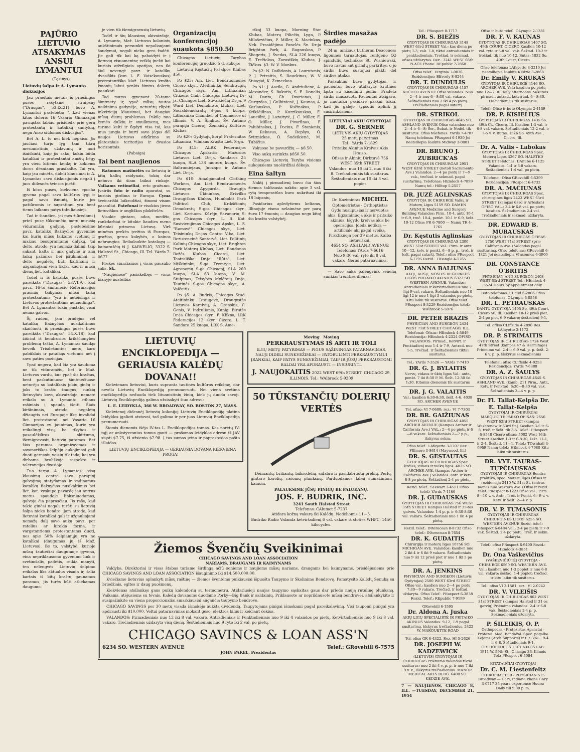PAJŪRIO LIETUVIO ATSAKYMAS ANSUI LYMANTUI
(Tęsinys)
Lietuvių šalpa ir A. Lymanto diskusijos
Jau praeitais metais iš priešingos pusės rašytame straipsny ("Draugas", 53.IX.21) buvo A. Lymantui pastebėta: "...kad vienas kitas doleris 16 Vasario Gimnazijai pasiųstas labiau prisideda prie gerų protestantų ir katalikų santykių, negu Anso siūlomos diskusijos".
Bet A. L. to nei kiek nepaiso. Jis jaučiasi turįs lyg tam tikrų mesianistinių uždavinių ir nori išaiškinti, kaip jis sako, kokiu būdu katalikai ir protestantai amžių bėgy yra vieni kitiems kenkę ir kokiems doros dėsniams prasikaltę. Tai yra, kaip jau minėta, dideli klausimai ir A. Lymantas savo diskusijomis negali į juos didesnės šviesos įnešti.
Iš kitos pusės, kiekviena epocha gyvena pagal savo kultūros lygį ir pagal savo išmintį, kurie jos pažiūromis ir supratimu yra bent tiems laikams patys tobuliausieji.
Tad ir šiandien, jei mes žiūrėdami į prieš pusę tūkstančio metų mirusią viduramžių gadynę, pastebėsime pavz. katalikų Bažnyčios gyvenime kai kurių mūsų laikams svetimų ir mažiau besuprantamų dalykų, tai dėlto, atrodo, yra nemaža dalimi, taip sakant, kalta ir ana gadynė ir anų laikų pažiūros bei įsitikinimai, ir dėlto negalėtų būti kaltinami ir užgauliojami vien tiktai, kad ir mūsų dienų liet. katalikai.
Todėl ir iš katalikų pusės buvo pareikšta ("Draugas", 53.VI.9.), kad pavz. 16-to šimtmečio Reformacijos prasmių taikymas mūsų laikų protestantams "yra ir neteisinga ir Lietuvos protestantams nenaudinga". Bet A. Lymantas tokių pastabų visai neima galvon.
Šį rudenį, jam pradėjus vėl katalikų Bažnyčios nusikaltimus skaičiuoti, iš priešingos pusės buvo pareikšta ("Draugas", 54.X.18), kad žiūrint iš bendrosios krikščionybės problemų taško, A. Lymantas šaudąs beveik Trisdešimties metų karo pabūklais ir pataikąs vietomis net į savo paties pozicijas.
Ypač negera, kad čia yra šaudoma ne tik viduramžių, bet ir Maž. Lietuvos vardu, kur ypač šis kraštas, bent paskutiniuose šimtmečiuose neturėjo su katalikais jokių ginčų ir joks to krašto žmogus, sunkių lietuvybės kovų akivaizdoje, nematė reikalo su A. Lymanto stiliaus rašiniais į spaudą išeiti. Šiais kiršinimais, atrodo, negalėtų džiaugtis nei Europoje likę invalidai liet. protestantai, nei Vasario 16 Gimnazijos ev. jaunimas, kurie yra reikalingi visų, be tikybos ir pasaulėžiūros skirtumo, išemigravusių lietuvių paramos. Bet šios paramos organizavimas ir savanoriškas šelpėjų aukojimasi gali duoti geresnių vaisių tik tada, kai yra dirbama broliškoje respekto ir tolerancijos dvasioje.
Tuo tarpu A. Lymantas, visų klausimų centre savo parapinį galvojimą statydamas ir vadinamus katalikų Bažnyčios nusikaltimus bei liet. kat. vyskupo pavardę jau antrus metus spaudoje linksniuodamas, galvoja čia paprasčiau. Jis rašo, kad tokie ginčai negali turėti su lietuvių šalpa nieko bendro. Jam atrodo, kad lietuviai katalikai gali ir užgauliojami nemažą dalį savo aukų pavz. per ratelius ar kitokia forma, ir vargstantiems protestantams duoti, nes apie 50% šelpiamųjų yra ne katalikai (daugumas jų iš Maž. Lietuvos). Be to, valstybė, kurioje mūsų tautiečiai daugumoje gyvena, eina nepriklausomo gyvenimo link ir svetimšalių padėtis, reikia manyti, ten nelengvės. Lietuvių šelpimo reikalas liks aktualus visada ir, šalia kartais iš kitų kraštų gaunamos paramos, jis turės būti atliekamas daugumo-
je vien tik išemigravusių lietuvių.
Todėl ir šių klausimų akivaizdoje, A. Lymanto, Maž. Lietuvos kolonistų aukštinimais persunkti nepaliaujami šaudymai, negali nieko gero žadėti. Jie gali tik kai ką pabaidyti ir į lietuvių visuomeninę veiklą įnešti kai kuriais atžvilgiais apatijos, nes iki šiol nevengė pavz. ir katalikų dvasiškis (kun. L. E. Voisekauskas) protestantiško Maž. Lietuvos krašto žmonių labui penkis šimtus dolerių paaukoti.
Tad mums gyvenant 20-tame šimtmety ir, ypač mūsų tautos naikinimo gadynėje, neturėtų rūpėti inkvizicijų klausimai, bet daugiau mūsų dienų problemos. Pakilę nuo žemės dulkių ir smulkmenų, mes turime kelti ir ūgdyti visa tai, kas mus jungia ir burti savo jėgas dėl naujos Lietuvos atkūrimo su platesniais teritorijos ir dvasios horizontais.
(Pabaiga)
Tai bent naujienos
Rašomos mašinėlės su lietuvių ir kitų kalbų raidynais, tokių dar nebuvo iki šiam laikui rinkoje. Vaikams vežimėliai, reto gražumo. Įvairūs foto ir radio aparatai, su kuriais girdima ir Europa. Cyma šveicariški laikrodžiai, žinomi visam pasauliui. Patefonai ir visokios jiems lietuviškos ir angliškos plokštelės.
Visokie gintaro, odos, medžio, rankdarbiai ir kitokie liaudies meno kūriniai primena Lietuvą. Virš minėtos prekės įvežtos iš Europos, gražios, geros kokybės, o kainos nebrangios. Reikalaukite katalogų — kainaraščių iš J. KARVELIO, 3322 S. Halsted St., Chicago, Ill. Tel. YArds 7-0677.
Prekės siunčiamos į visas pasaulio šalis. Sk.
"Naujienose" pasiskelbęs — visus biznyje nustelbia
Organizacijų konferencijoj suaukota $850.50
Chicagos Lietuvių Tarybos konferencijoj gruodžio 5 d. aukojo:
Lietuvių Kęstučių Pašalpos Klubas $50.
Po $25: Am. Liet. Bendruomenės Cicero skyr., Ateitininkų Sendraugių Chicagos skyr., Am. Lithuanian Citizens Club, Chicagos Lietuvių Dr-ja, Chicagos Liet. Suvalkiečių Dr-ja, 9 Ward Liet. Demokratų klubas, Liet. Socialdemokratų S-gos 4 kuopa, Lithuanian Chamber of Commerce of Illinois, V. A. Šimkus, Šv. Antano parapija Ciceroj, Žemaičių Kultūros Klubas.
Po $20: Gydytojų korp! Fraternitas Lituanica, Vilniaus Krašto Liet. S-ga.
Po $15: ALRK Federacijos Chicagos Apskritis, Mažosios Lietuvos Liet. Dr-ja, Sandaros 25 kuopa, SLA 134 moterų kuopa, Šv. Baltramiejaus, Juozapo ir Antano Liet. Dr-ja.
Po $10: Amalgamated Clothing Workers, Am. Liet. Bendruomenės Chicagos Apygarda, Draugija Lietuvos Ūkininkas, Eržvilko Draugiškas Klubas, Humboldt Park Political Club, Krikščionių Demokratų S-gos Chicagos skyr., Liet. Kariuom. Kūrėjų Savanorių S-gos Chicagos skyr., L. R. Kat. Susivienijimas Chicagos Apskr., L. S. "Ramovė" Chicagos skyr., Liet. Teisininkų Dr-jos Centro V-ba, Liet. Rezistencinė Santarvė, Liet. Politinių Kalinių Chicagos skyr., Liet. Brighton Park Moterų Klubas, Liet. Raudonos Rožės Klubas Ciceroj, Liet. Teatrališka Dr-ja "Rūta", Liet. Miškininkų S-ga Tremtyje, Liet. Agronomų S-ga Chicagoj, SLA 260 kuopa, SLA 63 kuopa, V. M. Stulpinas, Teisybės Mylėtojų Dr-ja, Tautinės S-gos Chicagos skyr., A. Vaičaitis.
Po $5: A. Budris, Chicagos Stud. Ateitininkų Draugovė, Draugystės Lietuvos Kareivių, A. Granskis, C. Genis, V. Indrulionis, Kunig. Birutės Dr-ja Chicagos skyr., F. Klikna, LRK Federacijos 12 skyr. Cicero, L. T. Sandara 25 kuopa, LRK S. Ame-
rikoj 33 kuopa, Morning Star Klubas, Moterų Piliečių Lyga, P. Milaševičius, P. Miller, K. Maciukas, Nek. Prasidėjimo Panelės Šv. Dr-ja Brighton Park, A. Ragauskas, P. Šliogeris, J. Švedas, SLA 226 kuopa, E. Trečiokas, Zarasiškių Klubas, J. Žičkus. $3: W. V. Mankus.
Po $2: N. Dailidonis, A. Laurutonis, P. J. Petraitis, S. Rauckinas, W. V. Stuogiai, K. Žemeekas.
Po $1: J. Ascila, G. Andriuliene, A. Alexander, S. Bakutis, S. E. Donelis, M. Danta, Ch. Dvarionas, J. Gurgzdas, J. Gulbinienė, J. Kaunas, A. Kazlauskas, P. Kučinskas, P. Krikščiūnas, P. Kurzikauskas, E. Lauciūtė, J. Lozaitytė, J. C. Miller, E. O. Miller, J. Pivarūnas, F. Palubinskas, J. Pocius, F. Stanionis, W. Rekasus, A. Repšys, O. Švirmickas, O. Sudeikienė, M. Tubičius.
Vokuose be pavardžių — $8.50.
Viso aukų surinkta $850.50.
Chicagos Lietuvių Taryba visiems aukojusiems nuoširdžiai dėkoja.
Eina šaltyn
Naktį į pirmadienį buvo čia šios žiemos šalčiausia naktis: apie 3 val. rytą temperatūra buvo nukritusi iki 18 laipsnių.
Pasidarius apledytiems keliams, Illinojuje eismo nelaimėse per parą žuvo 17 žmonių — daugiau negu kitoj šio krašto valstybėj.
Širdies masažas padėjo
24 m. amžiaus Lutheran Deaconess ligoninės tarnautojas, rentgeno (X) spindulių technikas St. Wisniewski, buvo rastas ant grindų parkritęs, o jo širdis buvo sustojusi plakti dėl širdies atakos.
Pašauktas buvo gydytojas, ir pacientui buvo atidaryta krūtinės ląsta su kišeniniu peiliu. Pradėta širdis masažuoti. Pacientas atsigavo, jo nuotaika pasidarė paskui tokia, kad jis galėjo šypsotis aplink jį susirinkusiems.
LIETUVIAI AKIŲ GYDYTOJAI
DR. G. SERNER
LIETUVIS AKIŲ GYDYTOJAS
25 metų patyrimas
Tel.: YArds 7-1829
Pritaiko Akinius Kreivas Akis Ištaiso.
Ofisas ir Akinių Dirbtuvė 756 WEST 35th STREET
Valandos: nuo 10 iki 2, nuo 6 iki 8. Trečiadieniais tik susitarus. Šeštadieniais nuo 10 iki 3 val. popiet
Dr. Kazimieras MICHEL
Optometristas - Orthoptistas
Gydo nusilpusias ir nervuotas akis. Egzaminuoja akis ir pritaiko akinius. Išgydo kreivas akis be operacijos. Įdeda netikrą — artificiale akį pagal sveiką. Praktikuoja per 39 metus. Kalba lietuviškai.
4654 SO. ASHLAND AVENUE
Telefonas: YArds 7-6616
Nuo 9:30 val. ryto iki 8 val. vakaro. Geras patarnavimas.
— Savo auka palengvink senelių sunkias tremties dienas!
LIETUVIŲ ENCIKLOPEDIJA — GERIAUSIA KALĖDŲ DOVANA!!
Kiekvienam lietuviui, kuris supranta tautinės kultūros reikšmę, dar nevėlu Lietuvių Enciklopediją prenumeruoti. Nei viena svetima enciklopedija neduoda tiek lituanistinių žinių, kiek jų duoda savoji. Lietuvių Enciklopediją galima užsisakyti šiuo adresu:
L. E. LEIDYKLA, 366 W. BROADWAY, SO. BOSTON 27, MASS.
Kiekvienoj didesnėj lietuvių kolonijoj Lietuvių Enciklopediją platina leidyklos įgalioti atstovai, tad galima ir per juos Lietuvių Enciklopediją prenumeruoti.
Šiomis dienomis išėjo IV-tas L. Enciklopedijos tomas. Kas norėtų IV-tąjį ar ankstyvesnius tomus gauti — prašomas leidyklos adresu iš JAV siųsti $7.75, iš užsienio $7.98. Į tas sumas įeina ir paprastosios pašto išlaidos.
LIETUVIŲ ENCIKLOPEDIJA — GERIAUSIA DOVANA KIEKVIENA PROGA!
Moving Moving
PERKRAUSTYMAS IŠ ARTI IR TOLI
ILGŲ METŲ PATYRIMAS — PIGUS SĄŽININGAS PATARNAVIMAS.
NAUJI DIDELI SUNKVEŽIMIAI — PATOBULINTI PERKRAUSTYMUI ĮRANKIAI, KAIP PATYS SUNKVEŽIMIAI, TAIP IR JŪSŲ PERKRAUSTOMI BALDAI YRA APDRAUSTI — INSIURINTI.
J. NAUJOKAITIS 2022 WEST 69th STREET, CHICAGO 29, ILLINOIS. Tel.: WAlbrook 5-9209
50 TŪKSTANČIŲ DOLERIŲ VERTĖS
Deimantų, briliantų, laikrodėlių, sidabro ir pasidabruotų prekių. Perlų, gintaro karolių, rašomų plunksnų. Parduodamos labai sumažintom kainom.
PALAUKSIME JŪSŲ PINIGŲ BE PALUKANŲ.
JOS. F. BUDRIK, INC.
3241 South Halsted Street
Telefonas: CAlumet 5-7237
Atidara kožną vakarą iki Kalėdų. Nedėliomis 11—5.
Budriko Radio Valanda ketvirtadienį 6 val. vakare iš stoties WHFC, 1450 kilocycles.
Žiemos Švenčių Sveikinimai
CHICAGO SAVINGS AND LOAN ASSOCIATION
NARIAMS, DRAUGAMS IR KAIMYNAMS
Valdyba, Direktoriai ir visas štabas tariame širdingą ačiū seniems ir naujiems mūsų nariams, draugams bei kaimynams, prisidėjusiems prie CHICAGO SAVINGS AND LOAN ASSOCIATION išauginimo iki $14,500,000.00.
Kviečiame lietuvius aplankyti mūsų raštinę — žiemos šventėms puikiausiai išpuošta Taupymo ir Skolinimo Bendrovę. Pamatysite Kalėdų Senuką su briedžiais, egltes ir daug puošmenų.
Kiekvienas atsilankęs gaus puikų kalendorių su termometru. Atidariusieji naujas taupymo sąskaitas gaus dar priedo naują rutulinę plunksną. Vaikams, atėjusiems su tėvais, Kalėdų dovanoms duodame Porky—Big Bank ir saldainių. Priklausote ar nepriklausote mūsų bendrovei, atsilankykite ir susipažinkite su viena proporcionaliai smarkiausiai augančia taupymo bendrove.
CHICAGO SAVINGS per 30 metų visada išmokėjo aukštą dividendą. Taupytojams pinigai išmokami pagal pareikalavimą. Visi taupomi pinigai yra apdrausti iki $10,000. Veltui patarnavimas mokant geso, elektros bilus ir keičiant čekius.
VALANDOS: Pirmadieniais nuo 12 iki 8 val. vakaro. Antradieniais ir Penktadieniais nuo 9 iki 4 valandos po pietų. Ketvirtadieniais nuo 9 iki 8 val. vakaro. Trečiadieniais uždaryta visą dieną. Šeštadieniais nuo 9 ryto iki 2 val. po pietų.
CHICAGO SAVINCS & LOAN ASS'N
6234 SO. WESTERN AVENUE Telef.: GRovehill 6-7575
JOHN PAKEL, Prezidentas
Tel.: PRospect 8-1717
DR. S. BIEŽIS
GYDYTOJAS IR CHIRURGAS 3148 WEST 63rd STREET Val.: kas dieną po pietų 1-3; vak. 7-8, tiktai antradieniais ir penktadieniais. Trečiad. ir sekmad. ofisas uždarytas. Rez.: 3241 WEST 66th PLACE Phone: REpublic 7-7868
Ofiso telef.: VIrginia 7-0036 Rezidencijos: BEverly 8-8244
DR. T. DUNDULIS
GYDYTOJAS IR CHIRURGAS 4157 ARCHER AVENUE Ofiso valandos: Nuo 2—4 ir nuo 6—8:30 val. vakaro. Šeštadieniais nuo 2 iki 4 po pietų. Trečiadieniais pagal sutartį.
DR. STRIKOL
GYDYTOJAS IR CHIRURGAS 4645 SO. ASHLAND AVENUE Ofiso valandos: nuo 2—4 ir 6—8; Šer., Subat. ir Nedėl. tik susitarus. Ofiso telefonas: YArds 7-4787 Namų telefonas PRospect 6-1930 Jei neatsiliepia šaukite Midway 3-0001
DR. BRUNO J. ZUBRICK'AS
GYDYTOJAS IR CHIRURGAS 2951 WEST 63rd STREET (netoli Sacramento Ave.) Valandos: 2—4 po pietų ir 7—9 vak., trečiad. ir sekmad. pagal susitarimą. Telefonas: HEmlock 4-7899 Namų tel.: Hilltop 5-2557
DR. JUZĖ AGLINSKAS
GYDYTOJA IR CHIRURGĖ Vaikų ir Moterų Ligos 5159 SO. DAMEN AVENUE Medicine and Surgery Building Valandos: Pirm. 10-4, antr. 10-1 ir 6-9, treč. 10-4, penkt. 10-1 ir 6-9, šešt. 10-12 Ofiso: PR 6-7800 — Namų TR 4-1765
Dr. Kęstutis Aglinskas
GYDYTOJAS IR CHIRURGAS 2300 WEST 51st STREET Val.: Pirm. ir antr. 10—12, ketv. ir penkt. 6—8 p. p., treč. ir šešt. pagal sutartį. Telef.: ofiso PRospect 6-1795 Rezid.: TRiangle 4-1765
DR. ANNA BALIUNAS
AKIŲ, AUSŲ, NOSIES IR GERKLĖS LIGOS PRITAIKO AKINIUS 6322 SO. WESTERN AVENUE. Valandos: Antradieniais ir ketvirtadieniais nuo 7 ligi 9 val. vakaro. Šeštadieniais nuo 10 ligi 12 ir nuo 1 ligi 3 valandos po pietų. Kitu laiku tik susitarus. Ofiso telef.: PRospect 8-3229 Rezidencijos telef.: WAlbrook 5-5076
DR. PETER BRAZIS
PHYSICIAN AND SURGEON 2434 WEST 71st STREET CHICAGO, ILL. Telefonai: Ofisas: HEmlock 4-5849 Rezidencija: HEmlock 4-2324 OFISO VALANDOS: Pirmad., Ketvirt. ir Penktadienį nuo 1-4 ir 7-9, Antrad. nuo 1-5, Trečiad. ir Šeštadieniais tiktai susitarus.
Tel.: YArds 7-3526 — YArds 7-7410
DR. G. J. BYLAITIS
Nervų, vidaus ir ūkių ligos Val.: antr., penkt. 7 iki 8:30 P. M. Šešt. 12:30 iki 1:30. Kitomis dienomis tik susitarus
DR. J. G. VALAITIS
Val.: kasdien 6:30-8:30, šešt. 4-6. 4038 SO. ARCHER AVENUE
Tel. ofiso: VI 7-0600; rez.: VI 7-7303
DR. BR. GAIŽIUNAS
GYDYTOJAS IR CHIRURGAS 4055 ARCHER AVENUE (Kampas Archer ir California Ave.) VAL.: 2—4 po pietų ir 6—8 vakare. šeštadieniais 2—7 p.p., išskyrus sekm.
Ofiso telef.: LAfayette 3-1707 Rez.: FIllmore 3-8614 (Maywood, Ill.)
DR. S. GESTAUTAS
GYDYTOJAS IR CHIRURGAS Spec. širdies, vidaus ir vaikų ligos. 4035 SO. ARCHER AVE. (kampas Archer ir California Ave.) Valandos: antr. ir ketv. 6-8 po pietų. Šeštadienį 2-4 po pietų.
Rezid. telef.: STewart 3-4511 Ofiso telef.: YArds 7-1166
DR. J. GUDAUSKAS
GYDYTOJAS IR CHIRURGAS 756 WEST 35th STREET Kampas Halsted ir 35-tos gatvės. Valandos: 1-4 p. p. ir 6:30-8:30 val. vakaro. Šeštadieniais nuo 1 iki 4 po pietų.
Rezid. telef.: INterocean 8-8732 Ofiso telef.: INterocean 8-7654
DR. K. GUDAITIS
Chirurgija ir moterų ligos 10756 SO. MICHIGAN AVE. Valandos: kasdien nuo 2 iki 4 ir 6 iki 9 vakaro. Šeštadieniais nuo 9 iki 12 prieš piet ir nuo 1 iki 5 po pietų.
DR. A. JENKINS
PHYSICIAN AND SURGEON (Lietuvis Gydytojas) 2500 WEST 63rd STREET Ofiso val.: kasdien nuo 2—4 po pietų 7:30—9 vakaro. Trečiad. ir šeštad. uždaryta. Ofiso Telef.: PRospect 6-3838 Rezid. Telef.: REpublic 7-9199
GRovehill 6-1595
Dr. Aldona A. Juska
AKIŲ LIGŲ SPECIALISTĖ IR PRITAIKO AKINIUS Valandos: 9-12, 7-9 pagal susitarimą, išskyrus trečiadienius. 2422 W. MARQUETTE ROAD
Tel. ofiso GR 6-4322. Rez. HI 5-2626
DR. JOSEPH W. KADZEWICK
(LIETUVIS) GYDYTOJAS IR CHIRURGAS Priėmimo valandos tiktai susitarus: nuo 2 iki 4 v. p. p. ir nuo 7 iki 9 v. v., išskyrus trečiadienius. MANOR MEDICAL ARTS BLDG. 6400 SO. KEDZIE AVE.
7 — NAUJIENOS, CHICAGO 8, ILL. —TUESDAY, DECEMBER 21, 1954
Ofiso ir buto telef.: OLympic 2-1381
DR. F. V. KAUNAS
GYDYTOJAS IR CHIRURGAS 1407 SO. 49th COURT, CICERO Kasdien 10-12 val. ryto ir 5-8 val. vak. Šeštad. 10-2 ir trečiad. tik nuo 10-12. Butas: 1832 So. 49th Court, Cicero
Ofiso telefonas: LAfayette 3-3210 Jei neatsiliepia šaukite KEdzie 3-2868
Dr. Emily V. KRUKAS
GYDYTOJA IR CHIRURGĖ 4146 SO. ARCHER AVE. Val.: kasdien po pietų nuo 12—2:30 Daily afternoons. Vakarais: pirmad., antrad., ketvirtad. 6—8:30. Trečiadieniais tik susitarus.
Telef.: Ofiso ir buto OLympic 2-4159
DR. P. KISIELIUS
GYDYTOJAS IR CHIRURGAS 1435 So. 49th Ct., Cicero, Ill. Kasdien 1-3 val. ir 6-8 val. vakaro. Šeštadieniais 12-2 val. ir 3-5 v. v. Butas: 1526 So. 49th Ave., Cicero, Ill.
Dr. A. Valis - Labokas
GYDYTOJAS IR CHIRURGAS Spec. Moterų Ligos 3267 SO. HALSTED STREET Telefonas: DAnube 6-1125 Valandos: 1-4 ir 6-8 vakaro. Šeštadieniais 1-4 val. po pietų.
Telefonai: Ofiso GRovehill 6-5399 Rezidencijos: PRospect 6-4732
DR. A. MACIUNAS
GYDYTOJAS IR CHIRURGAS Spec. chirurginės ligos 2423 WEST 63rd STREET (kampas 63rd ir Artesian) OFISO VAL.: 2-4 ir 6-8 val. po pietų kasdien. Šeštadieniais 2-4 val. Trečiadieniais ir sekmad. uždaryta.
DR. EDWARD B. MURAUSKAS
GYDYTOJAS IR CHIRURGAS OFISAS: 2750 WEST 71st STREET (prie California Ave.) Valandos pagal susitarimą. Ofiso telefonas: GRovehill 6-1321 Jei neatsiliepia VIncennes 6-3900
DR. CONSTANCE O'BRITIS
PHYSICIAN AND SURGEON 2408 WEST 63rd STREET Tel.: HEmlock 4-5524 Hours by appointment only.
Buto telefonas: EUclid 6-2806 Ofiso telefonas: OLympic 6-0558
DR. L. PETRAUSKAS
DANTŲ GYDYTOJA 1405 So. 49th Court, Cicero 50, Ill. Kasdien 10-12 prieš piet, 2-4 po piet, 6-9 vakaro; šeštadienį 9-1.
Tel. offiso CLiffside 4-2896 Res. LAfayette 3-1172
DR. P. STRIMAITIS
GYDYTOJAS IR CHIRURGAS 1724 West 47th Street (kampas 47 & Hermitage) Priėmimo val. 2-4 ir 6-9 val. p. p. šešt. 2-6 v. p. p. išskyrus sekmadienius
Telefonai: ofiso CLiffside 4-0253 Rezidencijos: YArds 7-6388
DR. A. Z. ŠAULYS
GYDYTOJAS IR CHIRURGAS 4645 S. ASHLAND AVE. (kamb. 211 Pirm., Antr., Ketv. ir Penktad. 6:30—8:30 val. vak. Šeštadieniais 2—4 v. p. p.
Dr. Fl. Tallat-Kelpša Dr. E. Tallat-Kelpša
GYDYTOJAI IR CHIRURGAI MARQUETTE PARKO OFISAS: 2656 WEST 63rd STREET (kampas Washtenaw ir 63rd St.) Kasdien 3-5 ir 6-8, treč. ir šešt. tik 3-5. Telef.: PRospect 6-8548 Cicero ofisas: 5002 West 16th Street Kasdien 1-3 ir 6-8:30, šešt. 11-1, ir 2-4. Šeštad. 11—1. Telef.: TOwnhall 3-0959 Namų telef.: HEmlock 4-7080 Kitu laiku tik susitarus.
DR. VYT. TAURAS-TUPČIAUSKAS
GYDYTOJAS IR CHIRURGAS Bendra praktika, spec. Moterų ligos Ofisas ir rezidencija 2410 W. 51st St. (antras namas nuo Western Ave.) Ofiso ir rezid. telef. PRospect 8-1223 Ofiso val.: Pirm. 8—10 v. v. Antr., Treč. ir Penkt. 6—9 v. v. Ketv. ir Šešt. 2—4 v. p.
DR. V. P. TUMASONIS
GYDYTOJAS IR CHIRURGAS CHIRURGINĖS LIGOS 6255 SO. WESTERN AVENUE Rezid. telef.: PRospect 6-8484 Val.: 2-4 po pietų ir 7-9 vak. Šeštad. 2-4 po pietų. Treč. ir sekm. uždaryta.
Telef.: ofiso PRospect 6-9400 Rezid.: HEmlock 4-3851
Dr. Ona Vaškevičius
(VAŠKEVIČIŪTĖ) GYDYTOJA - CHIRURGĖ 6560 SO. WESTERN AVE. Val.: kasdien nuo 1-3 popiet ir nuo 6-8 val. vakaro; šeštad. 1-4 popiet; trečiad. ir kitu laiku tik susitarus.
Tel.: ofiso VI 2-1581, rez.: VI 2-0742
DR. V. VILEIŠIS
GYDYTOJAS IR CHIRURGAS 802 WEST 31st STREET (kampas Halsted ir 31-os gatvių) Priėmimo valandos: 2-4 ir 6-8 vak. Šeštadieniais 2-4 p. p. Sekmadieniais uždaryta.
P. ŠILEIKIS, O. P.
Orthopedas - Protezistas Aparatai - Protezai. Med. Bandažai. Spec. pagalba Kojoms (Arch Supports) ir t. t. VAL.: 9-4 ir 6-8. Šeštadieniais 9-1. ORTHOPEDIJOS TECHNIKOS LAB. 1911 W. 59th St., Chicago 36, Illinois Tel.: PRospect 6-5084
KITATAUČIAI GYDYTOJAI
Dr. C. M. Liestenfeltz
CHIROPRACTOR - PHYSICIAN 515 Broadway — Gary, Indiana Phone GAry 3-0717 35 years experience Hours: Daily till 9:00 p. m.